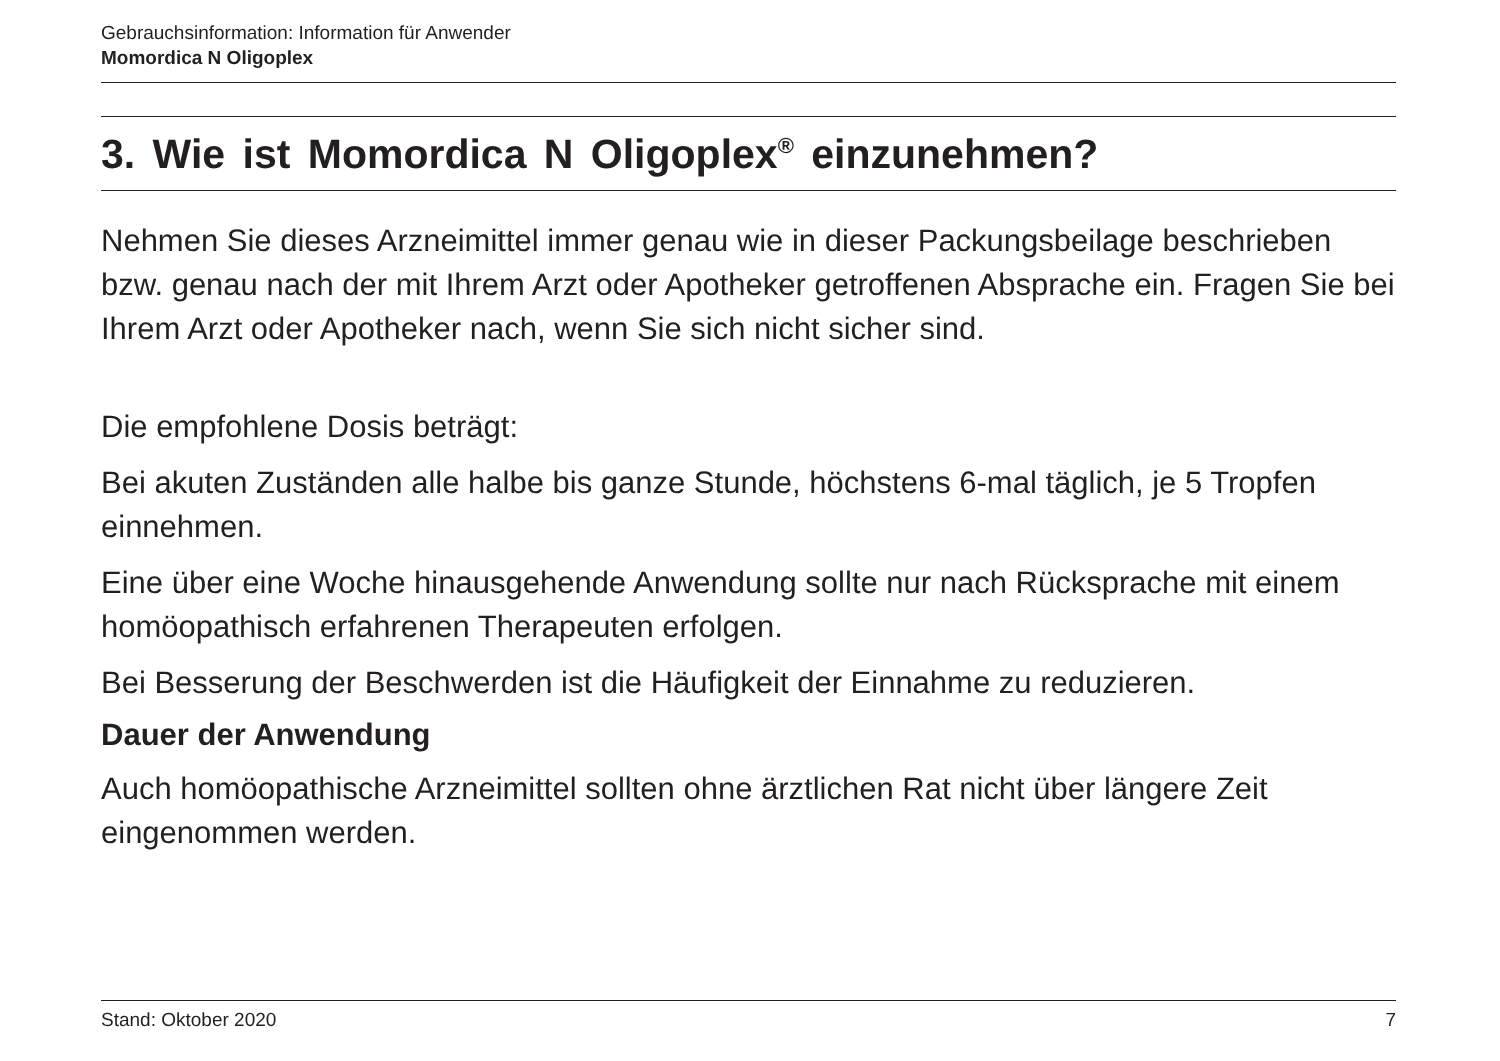Gebrauchsinformation: Information für Anwender
Momordica N Oligoplex
3. Wie ist Momordica N Oligoplex<sup>®</sup> einzunehmen?
Nehmen Sie dieses Arzneimittel immer genau wie in dieser Packungsbeilage beschrieben bzw. genau nach der mit Ihrem Arzt oder Apotheker getroffenen Absprache ein. Fragen Sie bei Ihrem Arzt oder Apotheker nach, wenn Sie sich nicht sicher sind.
Die empfohlene Dosis beträgt:
Bei akuten Zuständen alle halbe bis ganze Stunde, höchstens 6-mal täglich, je 5 Tropfen einnehmen.
Eine über eine Woche hinausgehende Anwendung sollte nur nach Rücksprache mit einem homöopathisch erfahrenen Therapeuten erfolgen.
Bei Besserung der Beschwerden ist die Häufigkeit der Einnahme zu reduzieren.
Dauer der Anwendung
Auch homöopathische Arzneimittel sollten ohne ärztlichen Rat nicht über längere Zeit eingenommen werden.
Stand: Oktober 2020 7